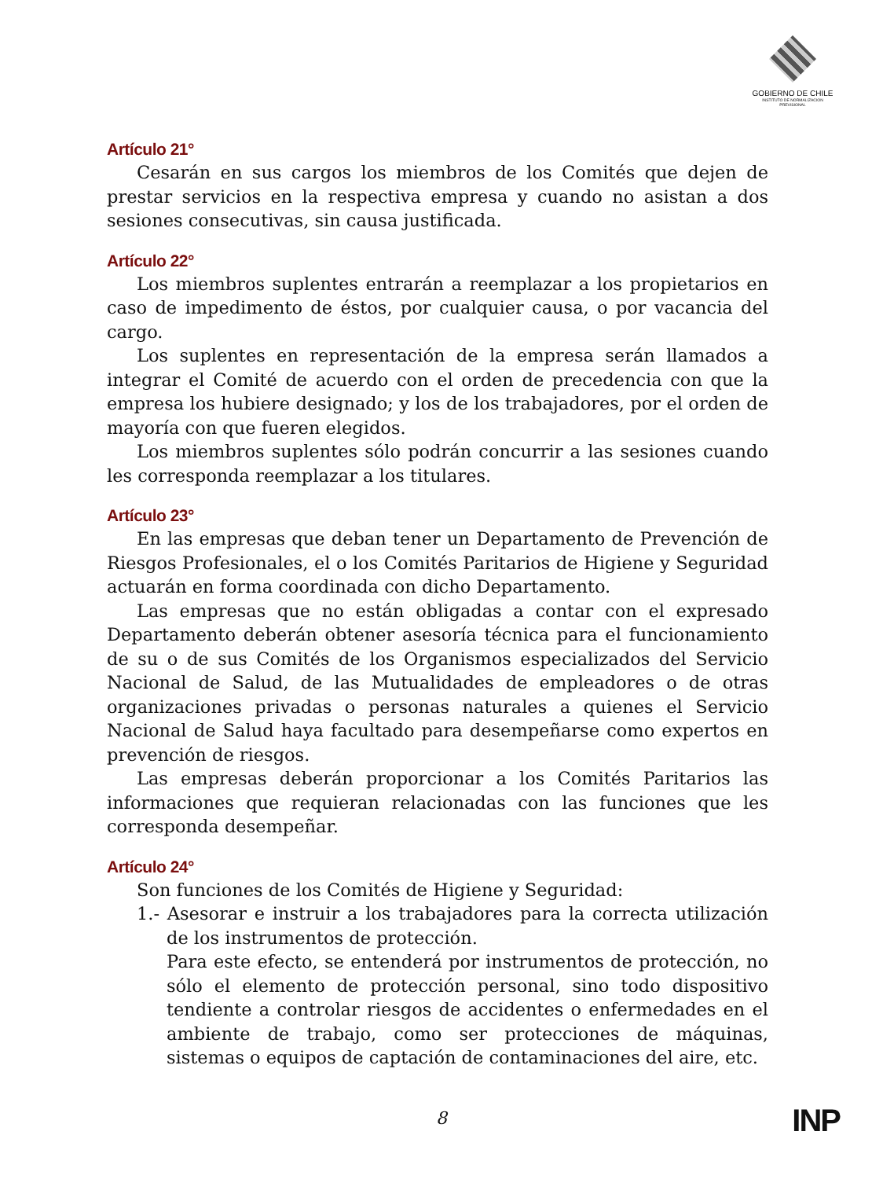GOBIERNO DE CHILE
INSTITUTO DE NORMALIZACION PREVISIONAL
Artículo 21°
Cesarán en sus cargos los miembros de los Comités que dejen de prestar servicios en la respectiva empresa y cuando no asistan a dos sesiones consecutivas, sin causa justificada.
Artículo 22°
Los miembros suplentes entrarán a reemplazar a los propietarios en caso de impedimento de éstos, por cualquier causa, o por vacancia del cargo.
Los suplentes en representación de la empresa serán llamados a integrar el Comité de acuerdo con el orden de precedencia con que la empresa los hubiere designado; y los de los trabajadores, por el orden de mayoría con que fueren elegidos.
Los miembros suplentes sólo podrán concurrir a las sesiones cuando les corresponda reemplazar a los titulares.
Artículo 23°
En las empresas que deban tener un Departamento de Prevención de Riesgos Profesionales, el o los Comités Paritarios de Higiene y Seguridad actuarán en forma coordinada con dicho Departamento.
Las empresas que no están obligadas a contar con el expresado Departamento deberán obtener asesoría técnica para el funcionamiento de su o de sus Comités de los Organismos especializados del Servicio Nacional de Salud, de las Mutualidades de empleadores o de otras organizaciones privadas o personas naturales a quienes el Servicio Nacional de Salud haya facultado para desempeñarse como expertos en prevención de riesgos.
Las empresas deberán proporcionar a los Comités Paritarios las informaciones que requieran relacionadas con las funciones que les corresponda desempeñar.
Artículo 24°
Son funciones de los Comités de Higiene y Seguridad:
1.- Asesorar e instruir a los trabajadores para la correcta utilización de los instrumentos de protección.
Para este efecto, se entenderá por instrumentos de protección, no sólo el elemento de protección personal, sino todo dispositivo tendiente a controlar riesgos de accidentes o enfermedades en el ambiente de trabajo, como ser protecciones de máquinas, sistemas o equipos de captación de contaminaciones del aire, etc.
8 INP